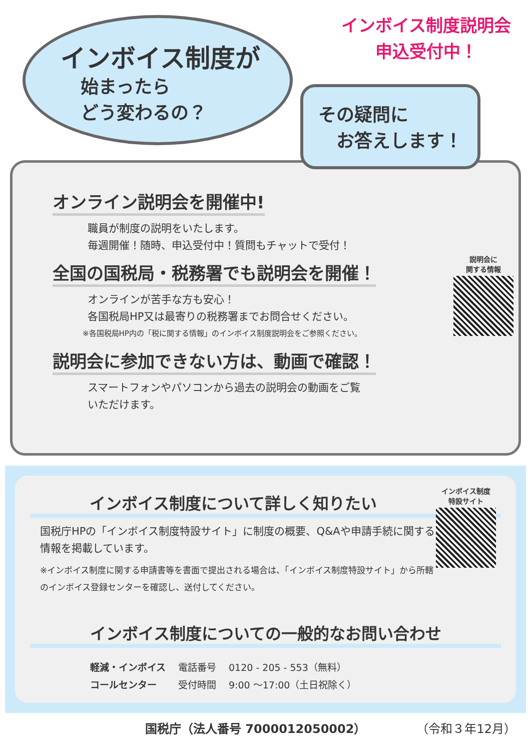インボイス制度が
始まったら
どう変わるの？
インボイス制度説明会
申込受付中！
その疑問に
　お答えします！
オンライン説明会を開催中!
職員が制度の説明をいたします。
毎週開催！随時、申込受付中！質問もチャットで受付！
説明会に
関する情報
全国の国税局・税務署でも説明会を開催！
オンラインが苦手な方も安心！
各国税局HP又は最寄りの税務署までお問合せください。
※各国税局HP内の「税に関する情報」のインボイス制度説明会をご参照ください。
説明会に参加できない方は、動画で確認！
スマートフォンやパソコンから過去の説明会の動画をご覧
いただけます。
インボイス制度
特設サイト
インボイス制度について詳しく知りたい
国税庁HPの「インボイス制度特設サイト」に制度の概要、Q&Aや申請手続に関する情報を掲載しています。
※インボイス制度に関する申請書等を書面で提出される場合は、「インボイス制度特設サイト」から所轄のインボイス登録センターを確認し、送付してください。
インボイス制度についての一般的なお問い合わせ
| 軽減・インボイス | 電話番号 | 0120 - 205 - 553（無料） |
| コールセンター | 受付時間 | 9:00 ～17:00（土日祝除く） |
国税庁（法人番号 7000012050002） （令和３年12月）